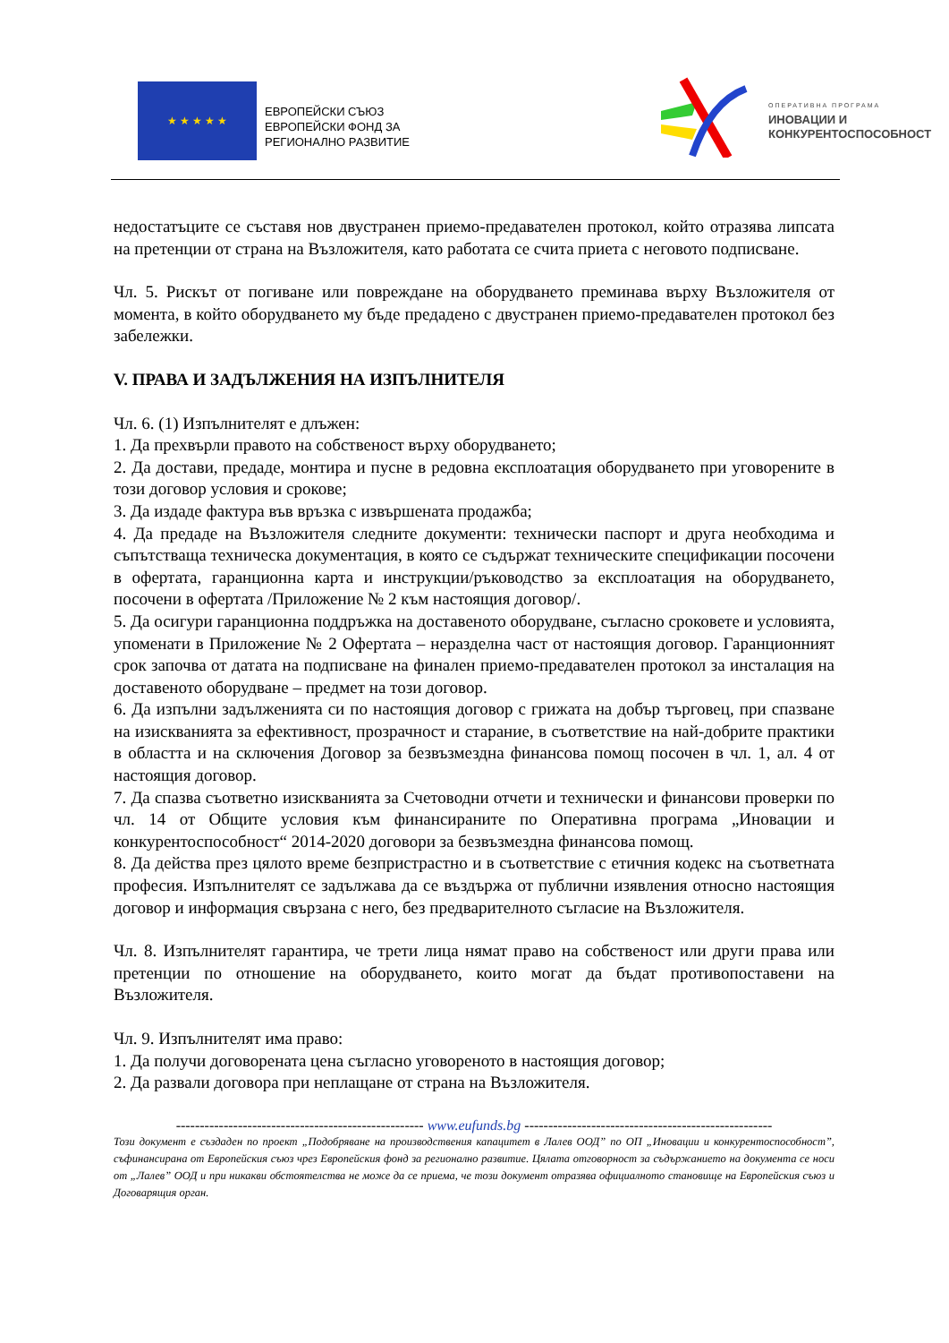★ ★ ★ ★ ★
ЕВРОПЕЙСКИ СЪЮЗ
ЕВРОПЕЙСКИ ФОНД ЗА
РЕГИОНАЛНО РАЗВИТИЕ
ОПЕРАТИВНА ПРОГРАМА
ИНОВАЦИИ И
КОНКУРЕНТОСПОСОБНОСТ
недостатъците се съставя нов двустранен приемо-предавателен протокол, който отразява липсата на претенции от страна на Възложителя, като работата се счита приета с неговото подписване.
Чл. 5. Рискът от погиване или повреждане на оборудването преминава върху Възложителя от момента, в който оборудването му бъде предадено с двустранен приемо-предавателен протокол без забележки.
V. ПРАВА И ЗАДЪЛЖЕНИЯ НА ИЗПЪЛНИТЕЛЯ
Чл. 6. (1) Изпълнителят е длъжен:
1. Да прехвърли правото на собственост върху оборудването;
2. Да достави, предаде, монтира и пусне в редовна експлоатация оборудването при уговорените в този договор условия и срокове;
3. Да издаде фактура във връзка с извършената продажба;
4. Да предаде на Възложителя следните документи: технически паспорт и друга необходима и съпътстваща техническа документация, в която се съдържат техническите спецификации посочени в офертата, гаранционна карта и инструкции/ръководство за експлоатация на оборудването, посочени в офертата /Приложение № 2 към настоящия договор/.
5. Да осигури гаранционна поддръжка на доставеното оборудване, съгласно сроковете и условията, упоменати в Приложение № 2 Офертата – неразделна част от настоящия договор. Гаранционният срок започва от датата на подписване на финален приемо-предавателен протокол за инсталация на доставеното оборудване – предмет на този договор.
6. Да изпълни задълженията си по настоящия договор с грижата на добър търговец, при спазване на изискванията за ефективност, прозрачност и старание, в съответствие на най-добрите практики в областта и на сключения Договор за безвъзмездна финансова помощ посочен в чл. 1, ал. 4 от настоящия договор.
7. Да спазва съответно изискванията за Счетоводни отчети и технически и финансови проверки по чл. 14 от Общите условия към финансираните по Оперативна програма „Иновации и конкурентоспособност“ 2014-2020 договори за безвъзмездна финансова помощ.
8. Да действа през цялото време безпристрастно и в съответствие с етичния кодекс на съответната професия. Изпълнителят се задължава да се въздържа от публични изявления относно настоящия договор и информация свързана с него, без предварителното съгласие на Възложителя.
Чл. 8. Изпълнителят гарантира, че трети лица нямат право на собственост или други права или претенции по отношение на оборудването, които могат да бъдат противопоставени на Възложителя.
Чл. 9. Изпълнителят има право:
1. Да получи договорената цена съгласно уговореното в настоящия договор;
2. Да развали договора при неплащане от страна на Възложителя.
---------------------------------------------------- www.eufunds.bg ----------------------------------------------------
Този документ е създаден по проект „Подобряване на производствения капацитет в Лалев ООД” по ОП „Иновации и конкурентоспособност”, съфинансирана от Европейския съюз чрез Европейския фонд за регионално развитие. Цялата отговорност за съдържанието на документа се носи от „Лалев” ООД и при никакви обстоятелства не може да се приема, че този документ отразява официалното становище на Европейския съюз и Договарящия орган.